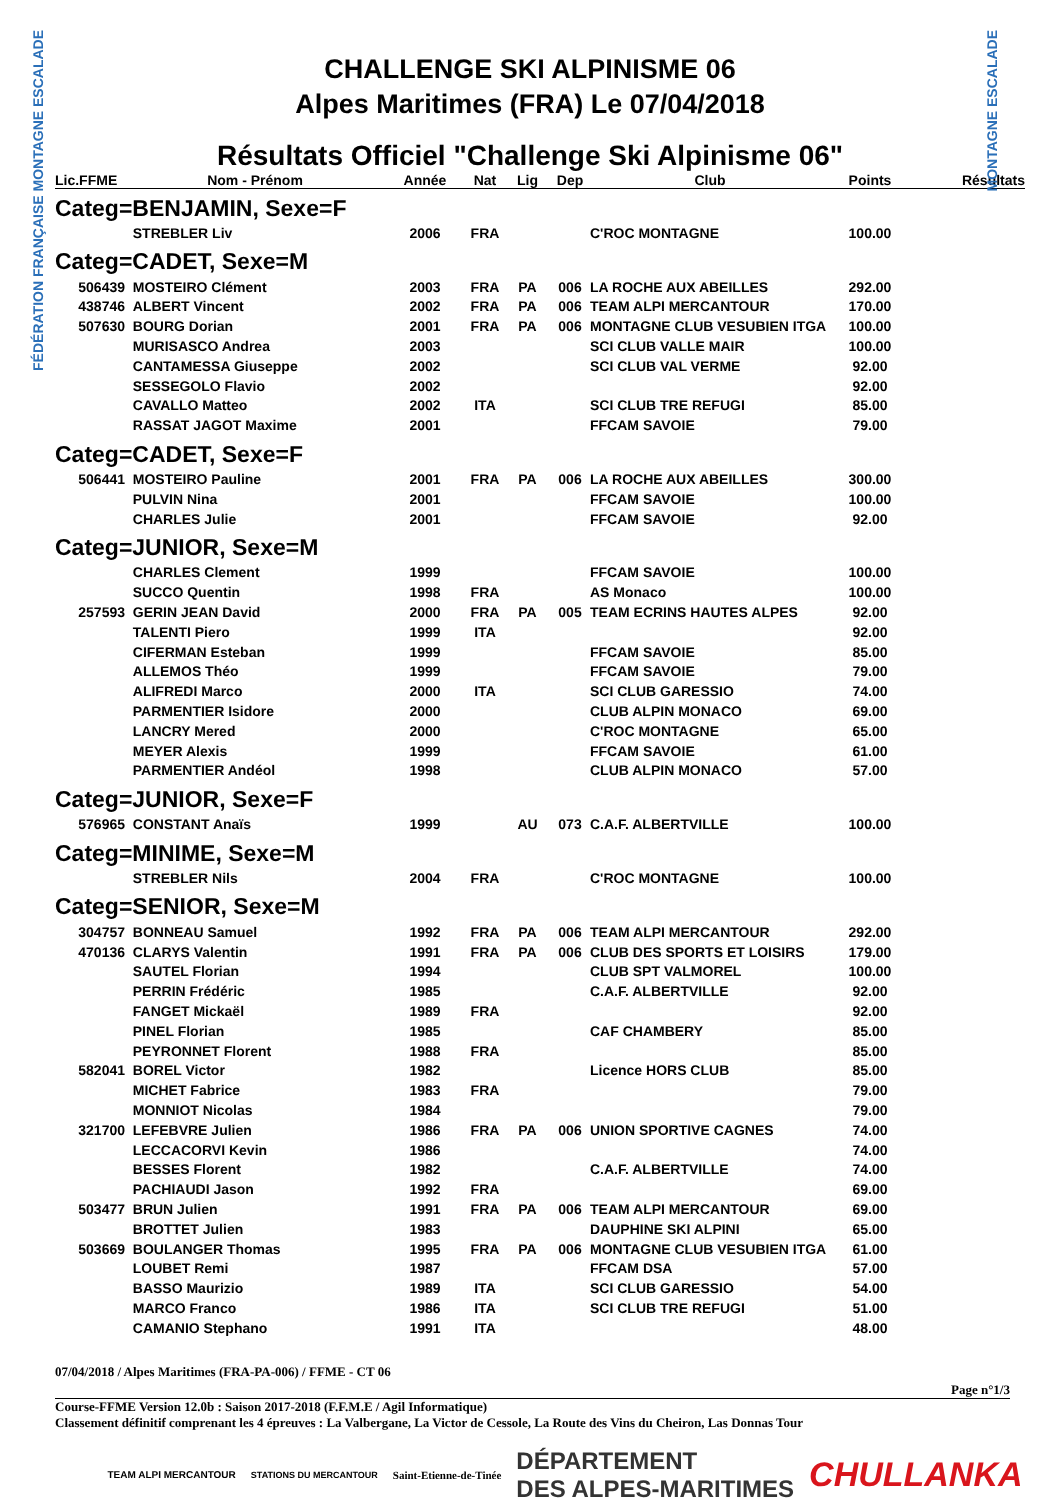FÉDÉRATION FRANÇAISE MONTAGNE ESCALADE
MONTAGNE ESCALADE
CHALLENGE SKI ALPINISME 06
Alpes Maritimes (FRA) Le 07/04/2018
Résultats Officiel "Challenge Ski Alpinisme 06"
| Lic.FFME | Nom - Prénom | Année | Nat | Lig | Dep | Club | Points | Résultats |
| --- | --- | --- | --- | --- | --- | --- | --- | --- |
| Categ=BENJAMIN, Sexe=F | | | | | | | | |
| | STREBLER Liv | 2006 | FRA | | | C'ROC MONTAGNE | 100.00 | |
| Categ=CADET, Sexe=M | | | | | | | | |
| 506439 | MOSTEIRO Clément | 2003 | FRA | PA | 006 | LA ROCHE AUX ABEILLES | 292.00 | |
| 438746 | ALBERT Vincent | 2002 | FRA | PA | 006 | TEAM ALPI MERCANTOUR | 170.00 | |
| 507630 | BOURG Dorian | 2001 | FRA | PA | 006 | MONTAGNE CLUB VESUBIEN ITGA | 100.00 | |
| | MURISASCO Andrea | 2003 | | | | SCI CLUB VALLE MAIR | 100.00 | |
| | CANTAMESSA Giuseppe | 2002 | | | | SCI CLUB VAL VERME | 92.00 | |
| | SESSEGOLO Flavio | 2002 | | | | | 92.00 | |
| | CAVALLO Matteo | 2002 | ITA | | | SCI CLUB TRE REFUGI | 85.00 | |
| | RASSAT JAGOT Maxime | 2001 | | | | FFCAM SAVOIE | 79.00 | |
| Categ=CADET, Sexe=F | | | | | | | | |
| 506441 | MOSTEIRO Pauline | 2001 | FRA | PA | 006 | LA ROCHE AUX ABEILLES | 300.00 | |
| | PULVIN Nina | 2001 | | | | FFCAM SAVOIE | 100.00 | |
| | CHARLES Julie | 2001 | | | | FFCAM SAVOIE | 92.00 | |
| Categ=JUNIOR, Sexe=M | | | | | | | | |
| | CHARLES Clement | 1999 | | | | FFCAM SAVOIE | 100.00 | |
| | SUCCO Quentin | 1998 | FRA | | | AS Monaco | 100.00 | |
| 257593 | GERIN JEAN David | 2000 | FRA | PA | 005 | TEAM ECRINS HAUTES ALPES | 92.00 | |
| | TALENTI Piero | 1999 | ITA | | | | 92.00 | |
| | CIFERMAN Esteban | 1999 | | | | FFCAM SAVOIE | 85.00 | |
| | ALLEMOS Théo | 1999 | | | | FFCAM SAVOIE | 79.00 | |
| | ALIFREDI Marco | 2000 | ITA | | | SCI CLUB GARESSIO | 74.00 | |
| | PARMENTIER Isidore | 2000 | | | | CLUB ALPIN MONACO | 69.00 | |
| | LANCRY Mered | 2000 | | | | C'ROC MONTAGNE | 65.00 | |
| | MEYER Alexis | 1999 | | | | FFCAM SAVOIE | 61.00 | |
| | PARMENTIER Andéol | 1998 | | | | CLUB ALPIN MONACO | 57.00 | |
| Categ=JUNIOR, Sexe=F | | | | | | | | |
| 576965 | CONSTANT Anaïs | 1999 | | AU | 073 | C.A.F. ALBERTVILLE | 100.00 | |
| Categ=MINIME, Sexe=M | | | | | | | | |
| | STREBLER Nils | 2004 | FRA | | | C'ROC MONTAGNE | 100.00 | |
| Categ=SENIOR, Sexe=M | | | | | | | | |
| 304757 | BONNEAU Samuel | 1992 | FRA | PA | 006 | TEAM ALPI MERCANTOUR | 292.00 | |
| 470136 | CLARYS Valentin | 1991 | FRA | PA | 006 | CLUB DES SPORTS ET LOISIRS | 179.00 | |
| | SAUTEL Florian | 1994 | | | | CLUB SPT VALMOREL | 100.00 | |
| | PERRIN Frédéric | 1985 | | | | C.A.F. ALBERTVILLE | 92.00 | |
| | FANGET Mickaël | 1989 | FRA | | | | 92.00 | |
| | PINEL Florian | 1985 | | | | CAF CHAMBERY | 85.00 | |
| | PEYRONNET Florent | 1988 | FRA | | | | 85.00 | |
| 582041 | BOREL Victor | 1982 | | | | Licence HORS CLUB | 85.00 | |
| | MICHET Fabrice | 1983 | FRA | | | | 79.00 | |
| | MONNIOT Nicolas | 1984 | | | | | 79.00 | |
| 321700 | LEFEBVRE Julien | 1986 | FRA | PA | 006 | UNION SPORTIVE CAGNES | 74.00 | |
| | LECCACORVI Kevin | 1986 | | | | | 74.00 | |
| | BESSES Florent | 1982 | | | | C.A.F. ALBERTVILLE | 74.00 | |
| | PACHIAUDI Jason | 1992 | FRA | | | | 69.00 | |
| 503477 | BRUN Julien | 1991 | FRA | PA | 006 | TEAM ALPI MERCANTOUR | 69.00 | |
| | BROTTET Julien | 1983 | | | | DAUPHINE SKI ALPINI | 65.00 | |
| 503669 | BOULANGER Thomas | 1995 | FRA | PA | 006 | MONTAGNE CLUB VESUBIEN ITGA | 61.00 | |
| | LOUBET Remi | 1987 | | | | FFCAM DSA | 57.00 | |
| | BASSO Maurizio | 1989 | ITA | | | SCI CLUB GARESSIO | 54.00 | |
| | MARCO Franco | 1986 | ITA | | | SCI CLUB TRE REFUGI | 51.00 | |
| | CAMANIO Stephano | 1991 | ITA | | | | 48.00 | |
07/04/2018 / Alpes Maritimes (FRA-PA-006) / FFME - CT 06
Page n°1/3
Course-FFME Version 12.0b : Saison 2017-2018 (F.F.M.E / Agil Informatique)
Classement définitif comprenant les 4 épreuves : La Valbergane, La Victor de Cessole, La Route des Vins du Cheiron, Las Donnas Tour
TEAM ALPI MERCANTOUR STATIONS DU MERCANTOUR Saint-Etienne-de-Tinée DÉPARTEMENT
DES ALPES-MARITIMES CHULLANKA